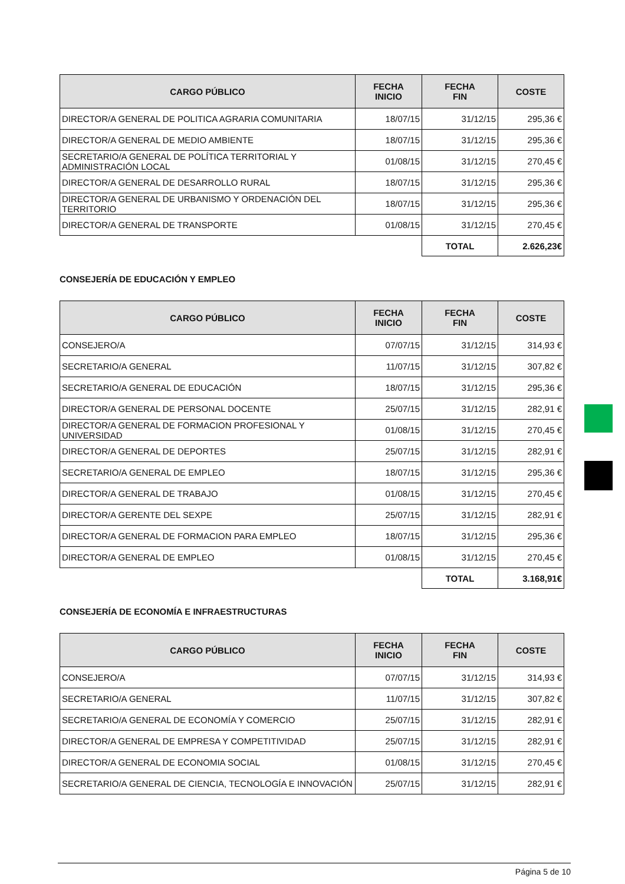| CARGO PÚBLICO | FECHA INICIO | FECHA FIN | COSTE |
| --- | --- | --- | --- |
| DIRECTOR/A GENERAL DE POLITICA AGRARIA COMUNITARIA | 18/07/15 | 31/12/15 | 295,36 € |
| DIRECTOR/A GENERAL DE MEDIO AMBIENTE | 18/07/15 | 31/12/15 | 295,36 € |
| SECRETARIO/A GENERAL DE POLÍTICA TERRITORIAL Y ADMINISTRACIÓN LOCAL | 01/08/15 | 31/12/15 | 270,45 € |
| DIRECTOR/A GENERAL DE DESARROLLO RURAL | 18/07/15 | 31/12/15 | 295,36 € |
| DIRECTOR/A GENERAL DE URBANISMO Y ORDENACIÓN DEL TERRITORIO | 18/07/15 | 31/12/15 | 295,36 € |
| DIRECTOR/A GENERAL DE TRANSPORTE | 01/08/15 | 31/12/15 | 270,45 € |
| | | TOTAL | 2.626,23€ |
CONSEJERÍA DE EDUCACIÓN Y EMPLEO
| CARGO PÚBLICO | FECHA INICIO | FECHA FIN | COSTE |
| --- | --- | --- | --- |
| CONSEJERO/A | 07/07/15 | 31/12/15 | 314,93 € |
| SECRETARIO/A GENERAL | 11/07/15 | 31/12/15 | 307,82 € |
| SECRETARIO/A GENERAL DE EDUCACIÓN | 18/07/15 | 31/12/15 | 295,36 € |
| DIRECTOR/A GENERAL DE PERSONAL DOCENTE | 25/07/15 | 31/12/15 | 282,91 € |
| DIRECTOR/A GENERAL DE FORMACION PROFESIONAL Y UNIVERSIDAD | 01/08/15 | 31/12/15 | 270,45 € |
| DIRECTOR/A GENERAL DE DEPORTES | 25/07/15 | 31/12/15 | 282,91 € |
| SECRETARIO/A GENERAL DE EMPLEO | 18/07/15 | 31/12/15 | 295,36 € |
| DIRECTOR/A GENERAL DE TRABAJO | 01/08/15 | 31/12/15 | 270,45 € |
| DIRECTOR/A GERENTE DEL SEXPE | 25/07/15 | 31/12/15 | 282,91 € |
| DIRECTOR/A GENERAL DE FORMACION PARA EMPLEO | 18/07/15 | 31/12/15 | 295,36 € |
| DIRECTOR/A GENERAL DE EMPLEO | 01/08/15 | 31/12/15 | 270,45 € |
| | | TOTAL | 3.168,91€ |
CONSEJERÍA DE ECONOMÍA E INFRAESTRUCTURAS
| CARGO PÚBLICO | FECHA INICIO | FECHA FIN | COSTE |
| --- | --- | --- | --- |
| CONSEJERO/A | 07/07/15 | 31/12/15 | 314,93 € |
| SECRETARIO/A GENERAL | 11/07/15 | 31/12/15 | 307,82 € |
| SECRETARIO/A GENERAL DE ECONOMÍA Y COMERCIO | 25/07/15 | 31/12/15 | 282,91 € |
| DIRECTOR/A GENERAL DE EMPRESA Y COMPETITIVIDAD | 25/07/15 | 31/12/15 | 282,91 € |
| DIRECTOR/A GENERAL DE ECONOMIA SOCIAL | 01/08/15 | 31/12/15 | 270,45 € |
| SECRETARIO/A GENERAL DE CIENCIA, TECNOLOGÍA E INNOVACIÓN | 25/07/15 | 31/12/15 | 282,91 € |
Página 5 de 10